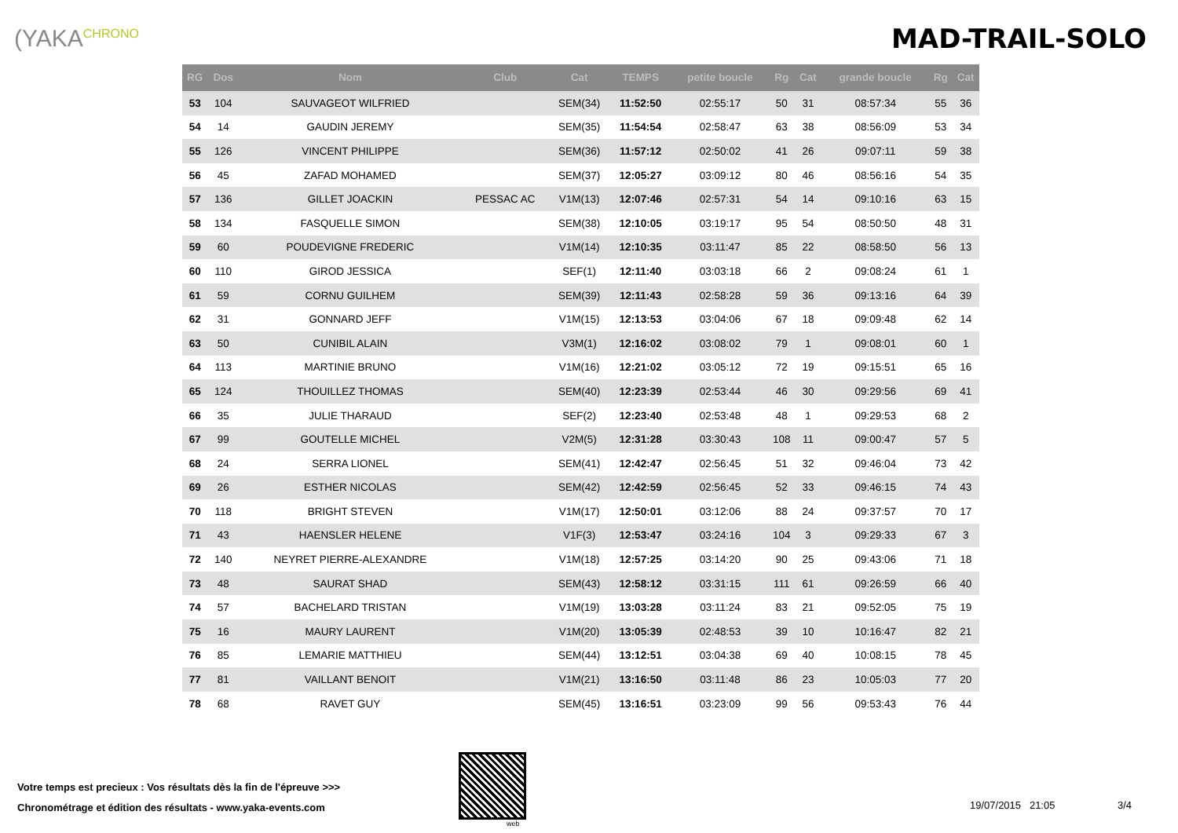(YAKA<sup>CHRONO</sup>
MAD-TRAIL-SOLO
| RG | Dos | Nom | Club | Cat | TEMPS | petite boucle | Rg | Cat | grande boucle | Rg | Cat |
| --- | --- | --- | --- | --- | --- | --- | --- | --- | --- | --- | --- |
| 53 | 104 | SAUVAGEOT WILFRIED | | SEM(34) | 11:52:50 | 02:55:17 | 50 | 31 | 08:57:34 | 55 | 36 |
| 54 | 14 | GAUDIN JEREMY | | SEM(35) | 11:54:54 | 02:58:47 | 63 | 38 | 08:56:09 | 53 | 34 |
| 55 | 126 | VINCENT PHILIPPE | | SEM(36) | 11:57:12 | 02:50:02 | 41 | 26 | 09:07:11 | 59 | 38 |
| 56 | 45 | ZAFAD MOHAMED | | SEM(37) | 12:05:27 | 03:09:12 | 80 | 46 | 08:56:16 | 54 | 35 |
| 57 | 136 | GILLET JOACKIN | PESSAC AC | V1M(13) | 12:07:46 | 02:57:31 | 54 | 14 | 09:10:16 | 63 | 15 |
| 58 | 134 | FASQUELLE SIMON | | SEM(38) | 12:10:05 | 03:19:17 | 95 | 54 | 08:50:50 | 48 | 31 |
| 59 | 60 | POUDEVIGNE FREDERIC | | V1M(14) | 12:10:35 | 03:11:47 | 85 | 22 | 08:58:50 | 56 | 13 |
| 60 | 110 | GIROD JESSICA | | SEF(1) | 12:11:40 | 03:03:18 | 66 | 2 | 09:08:24 | 61 | 1 |
| 61 | 59 | CORNU GUILHEM | | SEM(39) | 12:11:43 | 02:58:28 | 59 | 36 | 09:13:16 | 64 | 39 |
| 62 | 31 | GONNARD JEFF | | V1M(15) | 12:13:53 | 03:04:06 | 67 | 18 | 09:09:48 | 62 | 14 |
| 63 | 50 | CUNIBIL ALAIN | | V3M(1) | 12:16:02 | 03:08:02 | 79 | 1 | 09:08:01 | 60 | 1 |
| 64 | 113 | MARTINIE BRUNO | | V1M(16) | 12:21:02 | 03:05:12 | 72 | 19 | 09:15:51 | 65 | 16 |
| 65 | 124 | THOUILLEZ THOMAS | | SEM(40) | 12:23:39 | 02:53:44 | 46 | 30 | 09:29:56 | 69 | 41 |
| 66 | 35 | JULIE THARAUD | | SEF(2) | 12:23:40 | 02:53:48 | 48 | 1 | 09:29:53 | 68 | 2 |
| 67 | 99 | GOUTELLE MICHEL | | V2M(5) | 12:31:28 | 03:30:43 | 108 | 11 | 09:00:47 | 57 | 5 |
| 68 | 24 | SERRA LIONEL | | SEM(41) | 12:42:47 | 02:56:45 | 51 | 32 | 09:46:04 | 73 | 42 |
| 69 | 26 | ESTHER NICOLAS | | SEM(42) | 12:42:59 | 02:56:45 | 52 | 33 | 09:46:15 | 74 | 43 |
| 70 | 118 | BRIGHT STEVEN | | V1M(17) | 12:50:01 | 03:12:06 | 88 | 24 | 09:37:57 | 70 | 17 |
| 71 | 43 | HAENSLER HELENE | | V1F(3) | 12:53:47 | 03:24:16 | 104 | 3 | 09:29:33 | 67 | 3 |
| 72 | 140 | NEYRET PIERRE-ALEXANDRE | | V1M(18) | 12:57:25 | 03:14:20 | 90 | 25 | 09:43:06 | 71 | 18 |
| 73 | 48 | SAURAT SHAD | | SEM(43) | 12:58:12 | 03:31:15 | 111 | 61 | 09:26:59 | 66 | 40 |
| 74 | 57 | BACHELARD TRISTAN | | V1M(19) | 13:03:28 | 03:11:24 | 83 | 21 | 09:52:05 | 75 | 19 |
| 75 | 16 | MAURY LAURENT | | V1M(20) | 13:05:39 | 02:48:53 | 39 | 10 | 10:16:47 | 82 | 21 |
| 76 | 85 | LEMARIE MATTHIEU | | SEM(44) | 13:12:51 | 03:04:38 | 69 | 40 | 10:08:15 | 78 | 45 |
| 77 | 81 | VAILLANT BENOIT | | V1M(21) | 13:16:50 | 03:11:48 | 86 | 23 | 10:05:03 | 77 | 20 |
| 78 | 68 | RAVET GUY | | SEM(45) | 13:16:51 | 03:23:09 | 99 | 56 | 09:53:43 | 76 | 44 |
Votre temps est precieux : Vos résultats dès la fin de l'épreuve >>>
Chronométrage et édition des résultats - www.yaka-events.com
web
19/07/2015 21:05 3/4